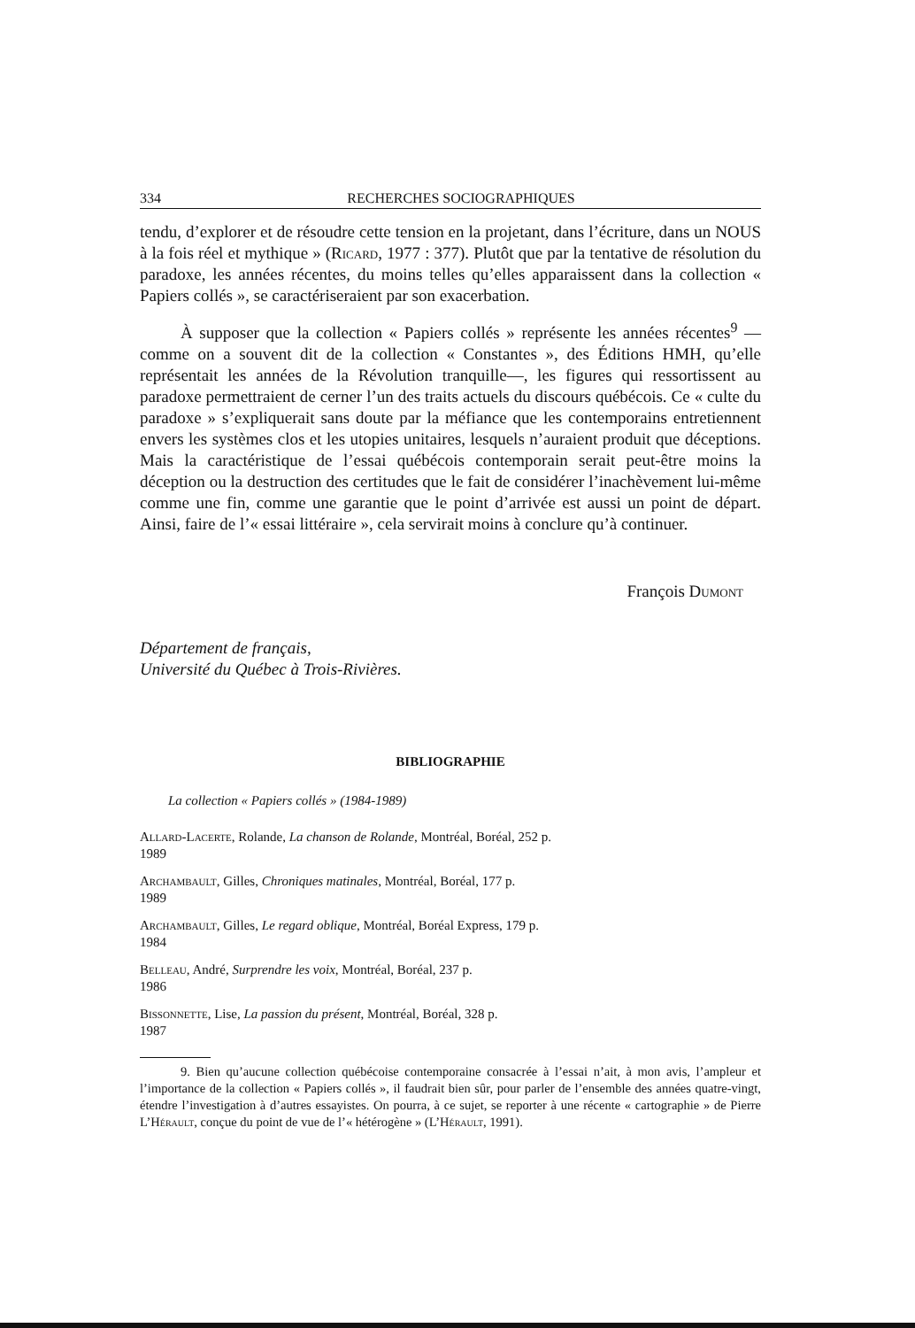334 RECHERCHES SOCIOGRAPHIQUES
tendu, d’explorer et de résoudre cette tension en la projetant, dans l’écriture, dans un NOUS à la fois réel et mythique » (Ricard, 1977 : 377). Plutôt que par la tentative de résolution du paradoxe, les années récentes, du moins telles qu’elles apparaissent dans la collection « Papiers collés », se caractériseraient par son exacerbation.
À supposer que la collection « Papiers collés » représente les années récentes<sup>9</sup> —comme on a souvent dit de la collection « Constantes », des Éditions HMH, qu’elle représentait les années de la Révolution tranquille—, les figures qui ressortissent au paradoxe permettraient de cerner l’un des traits actuels du discours québécois. Ce « culte du paradoxe » s’expliquerait sans doute par la méfiance que les contemporains entretiennent envers les systèmes clos et les utopies unitaires, lesquels n’auraient produit que déceptions. Mais la caractéristique de l’essai québécois contemporain serait peut-être moins la déception ou la destruction des certitudes que le fait de considérer l’inachèvement lui-même comme une fin, comme une garantie que le point d’arrivée est aussi un point de départ. Ainsi, faire de l’« essai littéraire », cela servirait moins à conclure qu’à continuer.
François Dumont
Département de français,
Université du Québec à Trois-Rivières.
BIBLIOGRAPHIE
La collection « Papiers collés » (1984-1989)
Allard-Lacerte, Rolande, La chanson de Rolande, Montréal, Boréal, 252 p.
1989
Archambault, Gilles, Chroniques matinales, Montréal, Boréal, 177 p.
1989
Archambault, Gilles, Le regard oblique, Montréal, Boréal Express, 179 p.
1984
Belleau, André, Surprendre les voix, Montréal, Boréal, 237 p.
1986
Bissonnette, Lise, La passion du présent, Montréal, Boréal, 328 p.
1987
9. Bien qu’aucune collection québécoise contemporaine consacrée à l’essai n’ait, à mon avis, l’ampleur et l’importance de la collection « Papiers collés », il faudrait bien sûr, pour parler de l’ensemble des années quatre-vingt, étendre l’investigation à d’autres essayistes. On pourra, à ce sujet, se reporter à une récente « cartographie » de Pierre L’Hérault, conçue du point de vue de l’« hétérogène » (L’Hérault, 1991).